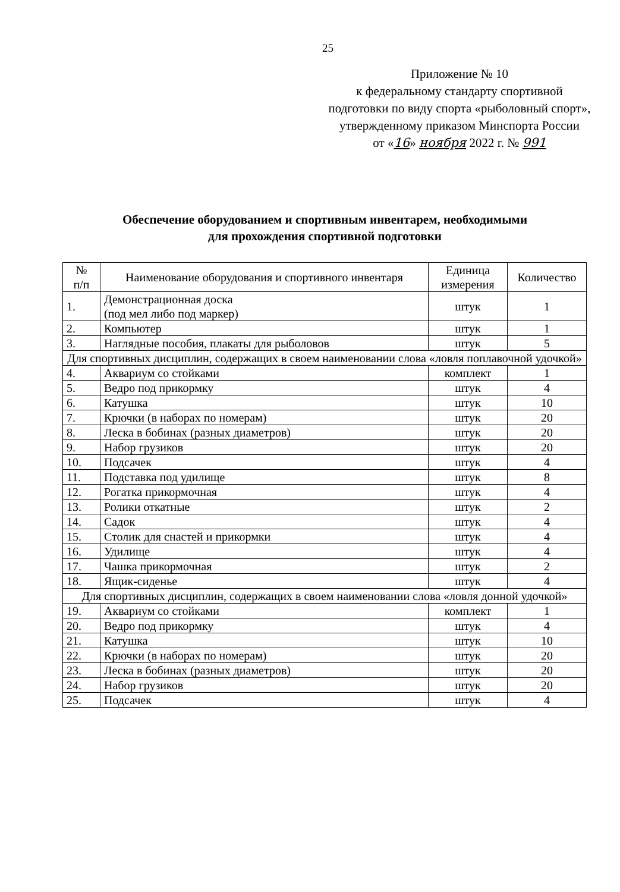25
Приложение № 10
к федеральному стандарту спортивной подготовки по виду спорта «рыболовный спорт», утвержденному приказом Минспорта России
от «16» ноября 2022 г. № 991
Обеспечение оборудованием и спортивным инвентарем, необходимыми
для прохождения спортивной подготовки
| № п/п | Наименование оборудования и спортивного инвентаря | Единица измерения | Количество |
| --- | --- | --- | --- |
| 1. | Демонстрационная доска (под мел либо под маркер) | штук | 1 |
| 2. | Компьютер | штук | 1 |
| 3. | Наглядные пособия, плакаты для рыболовов | штук | 5 |
| Для спортивных дисциплин, содержащих в своем наименовании слова «ловля поплавочной удочкой» | | | |
| 4. | Аквариум со стойками | комплект | 1 |
| 5. | Ведро под прикормку | штук | 4 |
| 6. | Катушка | штук | 10 |
| 7. | Крючки (в наборах по номерам) | штук | 20 |
| 8. | Леска в бобинах (разных диаметров) | штук | 20 |
| 9. | Набор грузиков | штук | 20 |
| 10. | Подсачек | штук | 4 |
| 11. | Подставка под удилище | штук | 8 |
| 12. | Рогатка прикормочная | штук | 4 |
| 13. | Ролики откатные | штук | 2 |
| 14. | Садок | штук | 4 |
| 15. | Столик для снастей и прикормки | штук | 4 |
| 16. | Удилище | штук | 4 |
| 17. | Чашка прикормочная | штук | 2 |
| 18. | Ящик-сиденье | штук | 4 |
| Для спортивных дисциплин, содержащих в своем наименовании слова «ловля донной удочкой» | | | |
| 19. | Аквариум со стойками | комплект | 1 |
| 20. | Ведро под прикормку | штук | 4 |
| 21. | Катушка | штук | 10 |
| 22. | Крючки (в наборах по номерам) | штук | 20 |
| 23. | Леска в бобинах (разных диаметров) | штук | 20 |
| 24. | Набор грузиков | штук | 20 |
| 25. | Подсачек | штук | 4 |